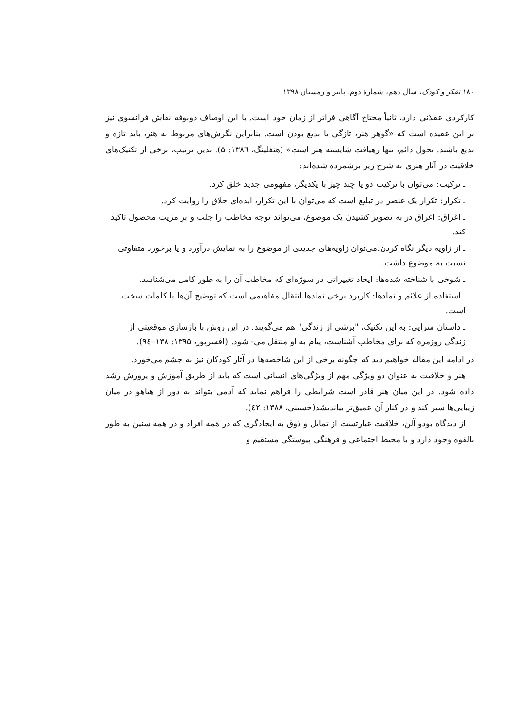۱۸۰ تفکر و کودک، سال دهم، شمارهٔ دوم، پاییز و زمستان ۱۳۹۸
کارکردی عقلانی دارد، ثانیاً محتاج آگاهی فراتر از زمان خود است. با این اوصاف دوبوفه نقاش فرانسوی نیز بر این عقیده است که «گوهر هنر، تازگی یا بدیع بودن است. بنابراین نگرش‌های مربوط به هنر، باید تازه و بدیع باشند. تحول دائم، تنها رهیافت شایسته هنر است» (هنفلینگ، ۱۳۸٦: ۵). بدین ترتیب، برخی از تکنیک‌های خلاقیت در آثار هنری به شرح زیر برشمرده شده‌اند:
ـ ترکیب: می‌توان با ترکیب دو یا چند چیز با یکدیگر، مفهومی جدید خلق کرد.
ـ تکرار: تکرار یک عنصر در تبلیغ است که می‌توان با این تکرار، ایده‌ای خلاق را روایت کرد.
ـ اغراق: اغراق در به تصویر کشیدن یک موضوع، می‌تواند توجه مخاطب را جلب و بر مزیت محصول تاکید کند.
ـ از زاویه دیگر نگاه کردن:می‌توان زاویه‌های جدیدی از موضوع را به نمایش درآورد و یا برخورد متفاوتی نسبت به موضوع داشت.
ـ شوخی با شناخته شده‌ها: ایجاد تغییراتی در سوژه‌ای که مخاطب آن را به طور کامل می‌شناسد.
ـ استفاده از علائم و نمادها: کاربرد برخی نمادها انتقال مفاهیمی است که توضیح آن‌ها با کلمات سخت است.
ـ داستان سرایی: به این تکنیک، "برشی از زندگی" هم می‌گویند. در این روش با بازسازی موقعیتی از زندگی روزمره که برای مخاطب آشناست، پیام به او منتقل می- شود. (افسرپور، ۱۳۹۵: ۱۳۸–۹٤).
در ادامه این مقاله خواهیم دید که چگونه برخی از این شاخصه‌ها در آثار کودکان نیز به چشم می‌خورد.
هنر و خلاقیت به عنوان دو ویژگی مهم از ویژگی‌های انسانی است که باید از طریق آموزش و پرورش رشد داده شود. در این میان هنر قادر است شرایطی را فراهم نماید که آدمی بتواند به دور از هیاهو در میان زیبایی‌ها سیر کند و در کنار آن عمیق‌تر بیاندیشد(حسینی، ۱۳۸۸: ٤۲).
از دیدگاه بودو آلن، خلاقیت عبارتست از تمایل و ذوق به ایجادگری که در همه افراد و در همه سنین به طور بالقوه وجود دارد و با محیط اجتماعی و فرهنگی پیوستگی مستقیم و